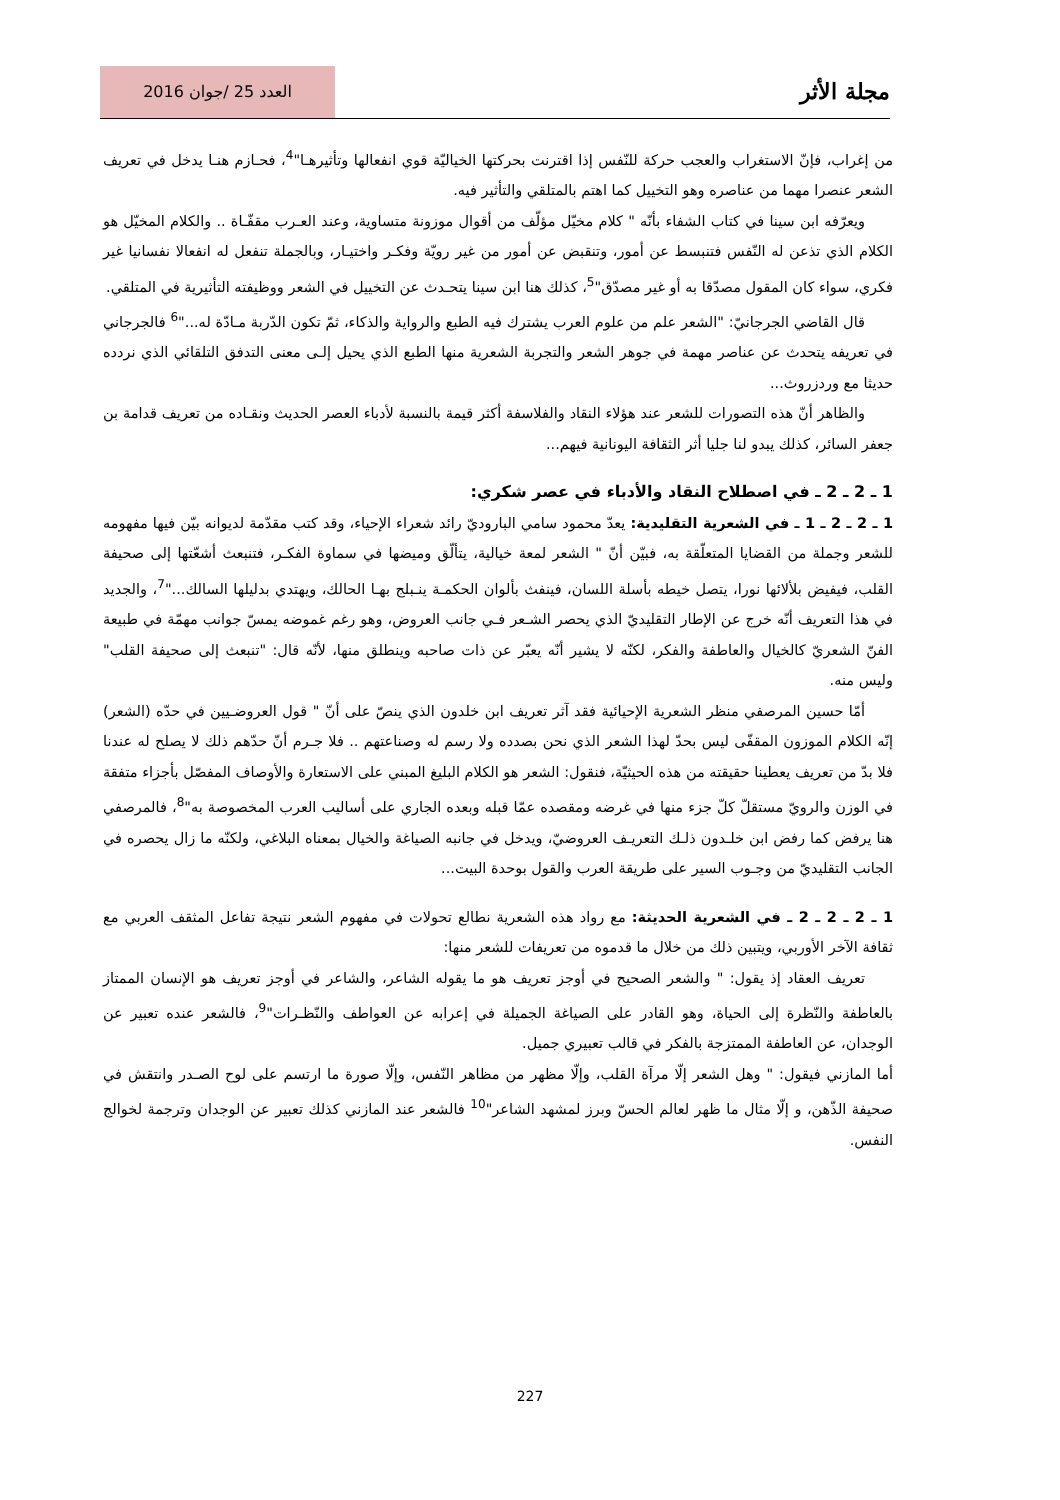مجلة الأثر
العدد 25 /جوان 2016
من إغراب، فإنّ الاستغراب والعجب حركة للنّفس إذا اقترنت بحركتها الخياليّة قوي انفعالها وتأثيرهـا"<sup>4</sup>، فحـازم هنـا يدخل في تعريف الشعر عنصرا مهما من عناصره وهو التخييل كما اهتم بالمتلقي والتأثير فيه.
ويعرّفه ابن سينا في كتاب الشفاء بأنّه " كلام مخيّل مؤلّف من أقوال موزونة متساوية، وعند العـرب مقفّـاة .. والكلام المخيّل هو الكلام الذي تذعن له النّفس فتنبسط عن أمور، وتنقبض عن أمور من غير رويّة وفكـر واختيـار، وبالجملة تنفعل له انفعالا نفسانيا غير فكري، سواء كان المقول مصدّقا به أو غير مصدّق"<sup>5</sup>، كذلك هنا ابن سينا يتحـدث عن التخييل في الشعر ووظيفته التأثيرية في المتلقي.
قال القاضي الجرجانيّ: "الشعر علم من علوم العرب يشترك فيه الطبع والرواية والذكاء، ثمّ تكون الدّربة مـادّة له..."<sup>6</sup> فالجرجاني في تعريفه يتحدث عن عناصر مهمة في جوهر الشعر والتجربة الشعرية منها الطبع الذي يحيل إلـى معنى التدفق التلقائي الذي نردده حديثا مع وردزروث...
والظاهر أنّ هذه التصورات للشعر عند هؤلاء النقاد والفلاسفة أكثر قيمة بالنسبة لأدباء العصر الحديث ونقـاده من تعريف قدامة بن جعفر السائر، كذلك يبدو لنا جليا أثر الثقافة اليونانية فيهم...
1 ـ 2 ـ 2 ـ في اصطلاح النقاد والأدباء في عصر شكري:
1 ـ 2 ـ 2 ـ 1 ـ في الشعرية التقليدية: يعدّ محمود سامي الباروديّ رائد شعراء الإحياء، وقد كتب مقدّمة لديوانه بيّن فيها مفهومه للشعر وجملة من القضايا المتعلّقة به، فبيّن أنّ " الشعر لمعة خيالية، يتألّق وميضها في سماوة الفكـر، فتنبعث أشعّتها إلى صحيفة القلب، فيفيض بلألائها نورا، يتصل خيطه بأسلة اللسان، فينفث بألوان الحكمـة ينـبلج بهـا الحالك، ويهتدي بدليلها السالك..."<sup>7</sup>، والجديد في هذا التعريف أنّه خرج عن الإطار التقليديّ الذي يحصر الشـعر فـي جانب العروض، وهو رغم غموضه يمسّ جوانب مهمّة في طبيعة الفنّ الشعريّ كالخيال والعاطفة والفكر، لكنّه لا يشير أنّه يعبّر عن ذات صاحبه وينطلق منها، لأنّه قال: "تنبعث إلى صحيفة القلب" وليس منه.
أمّا حسين المرصفي منظر الشعرية الإحيائية فقد آثر تعريف ابن خلدون الذي ينصّ على أنّ " قول العروضـيين في حدّه (الشعر) إنّه الكلام الموزون المقفّى ليس بحدّ لهذا الشعر الذي نحن بصدده ولا رسم له وصناعتهم .. فلا جـرم أنّ حدّهم ذلك لا يصلح له عندنا فلا بدّ من تعريف يعطينا حقيقته من هذه الحيثيّة، فنقول: الشعر هو الكلام البليغ المبني على الاستعارة والأوصاف المفصّل بأجزاء متفقة في الوزن والرويّ مستقلّ كلّ جزء منها في غرضه ومقصده عمّا قبله وبعده الجاري على أساليب العرب المخصوصة به"<sup>8</sup>، فالمرصفي هنا يرفض كما رفض ابن خلـدون ذلـك التعريـف العروضيّ، ويدخل في جانبه الصياغة والخيال بمعناه البلاغي، ولكنّه ما زال يحصره في الجانب التقليديّ من وجـوب السير على طريقة العرب والقول بوحدة البيت...
1 ـ 2 ـ 2 ـ 2 ـ في الشعرية الحديثة: مع رواد هذه الشعرية نطالع تحولات في مفهوم الشعر نتيجة تفاعل المثقف العربي مع ثقافة الآخر الأوربي، ويتبين ذلك من خلال ما قدموه من تعريفات للشعر منها:
تعريف العقاد إذ يقول: " والشعر الصحيح في أوجز تعريف هو ما يقوله الشاعر، والشاعر في أوجز تعريف هو الإنسان الممتاز بالعاطفة والنّظرة إلى الحياة، وهو القادر على الصياغة الجميلة في إعرابه عن العواطف والنّظـرات"<sup>9</sup>، فالشعر عنده تعبير عن الوجدان، عن العاطفة الممتزجة بالفكر في قالب تعبيري جميل.
أما المازني فيقول: " وهل الشعر إلّا مرآة القلب، وإلّا مظهر من مظاهر النّفس، وإلّا صورة ما ارتسم على لوح الصـدر وانتقش في صحيفة الذّهن، و إلّا مثال ما ظهر لعالم الحسّ وبرز لمشهد الشاعر"<sup>10</sup> فالشعر عند المازني كذلك تعبير عن الوجدان وترجمة لخوالج النفس.
227